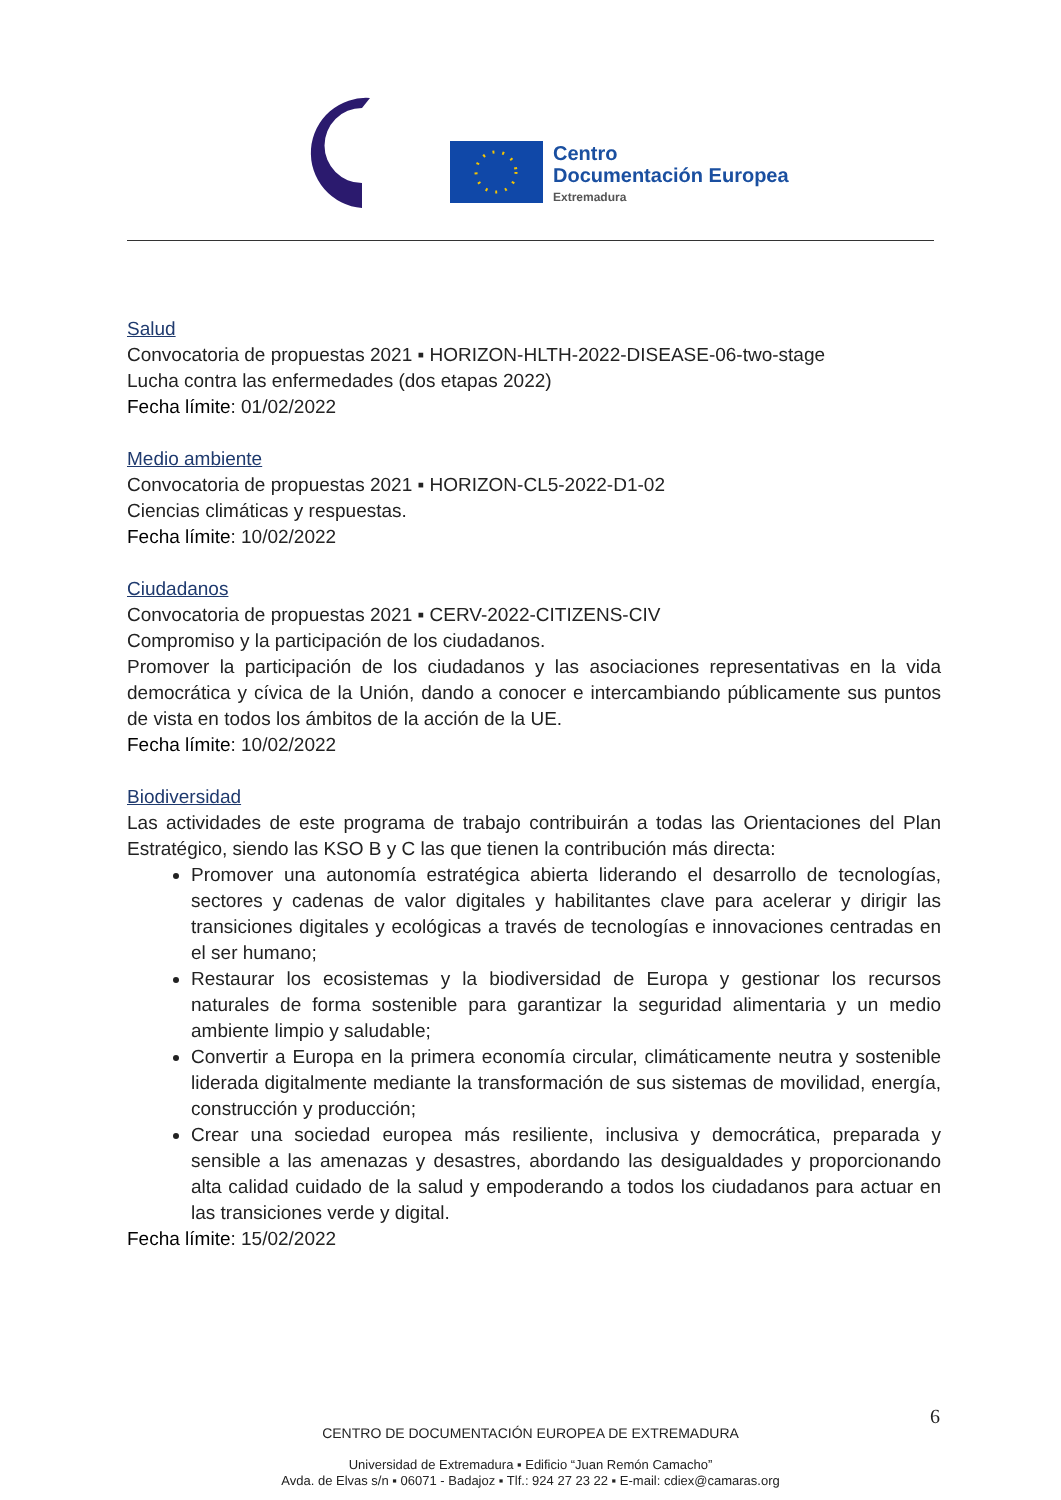Centro
Documentación Europea
Extremadura
Salud
Convocatoria de propuestas 2021 ▪ HORIZON-HLTH-2022-DISEASE-06-two-stage
Lucha contra las enfermedades (dos etapas 2022)
Fecha límite: 01/02/2022
Medio ambiente
Convocatoria de propuestas 2021 ▪ HORIZON-CL5-2022-D1-02
Ciencias climáticas y respuestas.
Fecha límite: 10/02/2022
Ciudadanos
Convocatoria de propuestas 2021 ▪ CERV-2022-CITIZENS-CIV
Compromiso y la participación de los ciudadanos.
Promover la participación de los ciudadanos y las asociaciones representativas en la vida democrática y cívica de la Unión, dando a conocer e intercambiando públicamente sus puntos de vista en todos los ámbitos de la acción de la UE.
Fecha límite: 10/02/2022
Biodiversidad
Las actividades de este programa de trabajo contribuirán a todas las Orientaciones del Plan Estratégico, siendo las KSO B y C las que tienen la contribución más directa:
Promover una autonomía estratégica abierta liderando el desarrollo de tecnologías, sectores y cadenas de valor digitales y habilitantes clave para acelerar y dirigir las transiciones digitales y ecológicas a través de tecnologías e innovaciones centradas en el ser humano;
Restaurar los ecosistemas y la biodiversidad de Europa y gestionar los recursos naturales de forma sostenible para garantizar la seguridad alimentaria y un medio ambiente limpio y saludable;
Convertir a Europa en la primera economía circular, climáticamente neutra y sostenible liderada digitalmente mediante la transformación de sus sistemas de movilidad, energía, construcción y producción;
Crear una sociedad europea más resiliente, inclusiva y democrática, preparada y sensible a las amenazas y desastres, abordando las desigualdades y proporcionando alta calidad cuidado de la salud y empoderando a todos los ciudadanos para actuar en las transiciones verde y digital.
Fecha límite: 15/02/2022
6
CENTRO DE DOCUMENTACIÓN EUROPEA DE EXTREMADURA
Universidad de Extremadura ▪ Edificio “Juan Remón Camacho”
Avda. de Elvas s/n ▪ 06071 - Badajoz ▪ Tlf.: 924 27 23 22 ▪ E-mail: cdiex@camaras.org